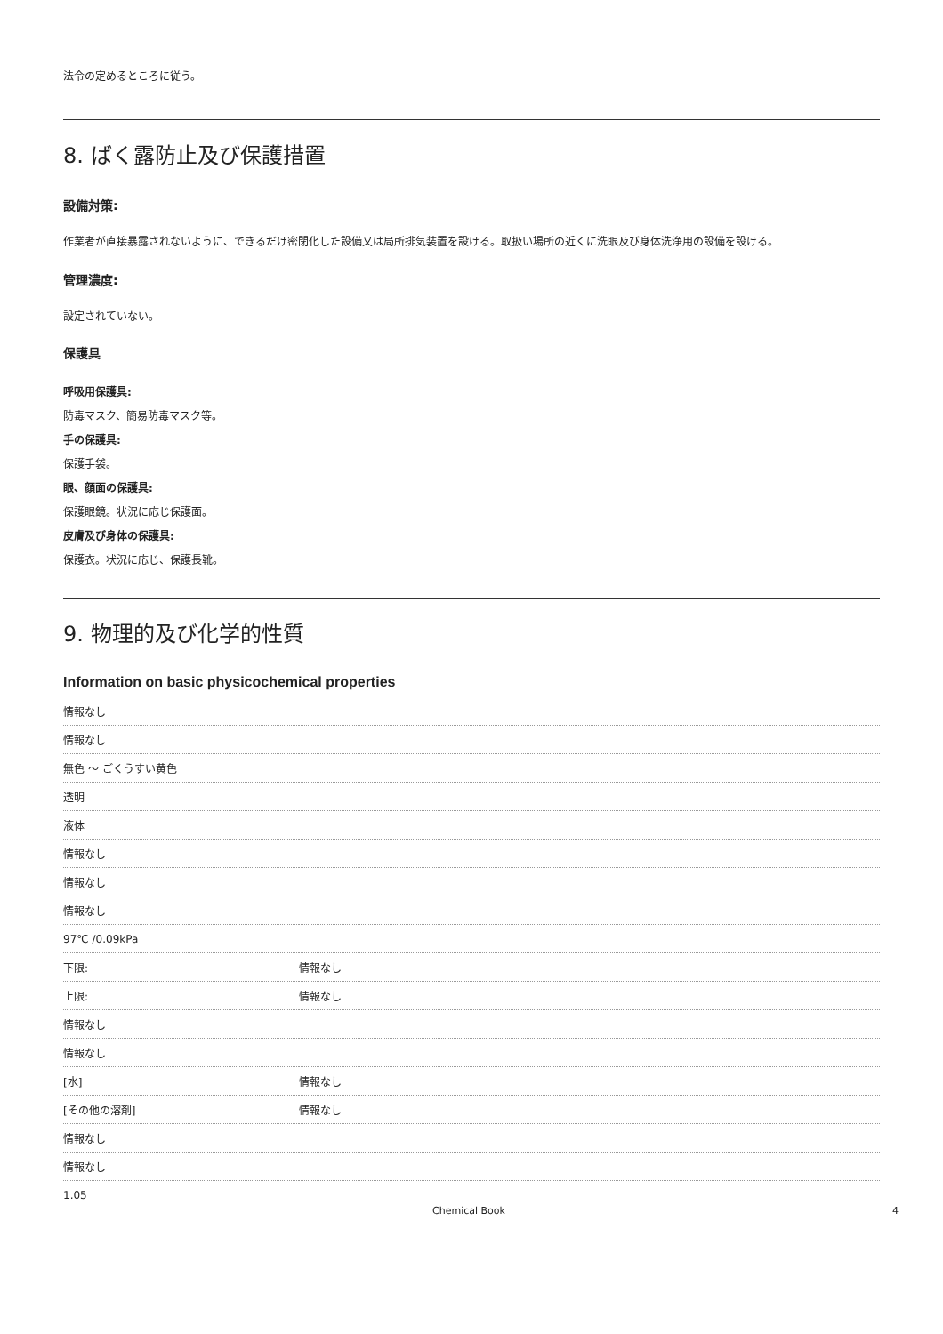法令の定めるところに従う。
8. ばく露防止及び保護措置
設備対策:
作業者が直接暴露されないように、できるだけ密閉化した設備又は局所排気装置を設ける。取扱い場所の近くに洗眼及び身体洗浄用の設備を設ける。
管理濃度:
設定されていない。
保護具
呼吸用保護具:
防毒マスク、簡易防毒マスク等。
手の保護具:
保護手袋。
眼、顔面の保護具:
保護眼鏡。状況に応じ保護面。
皮膚及び身体の保護具:
保護衣。状況に応じ、保護長靴。
9. 物理的及び化学的性質
Information on basic physicochemical properties
| 情報なし | |
| 情報なし | |
| 無色 ～ ごくうすい黄色 | |
| 透明 | |
| 液体 | |
| 情報なし | |
| 情報なし | |
| 情報なし | |
| 97℃ /0.09kPa | |
| 下限: | 情報なし |
| 上限: | 情報なし |
| 情報なし | |
| 情報なし | |
| [水] | 情報なし |
| [その他の溶剤] | 情報なし |
| 情報なし | |
| 情報なし | |
| 1.05 | |
Chemical Book 4